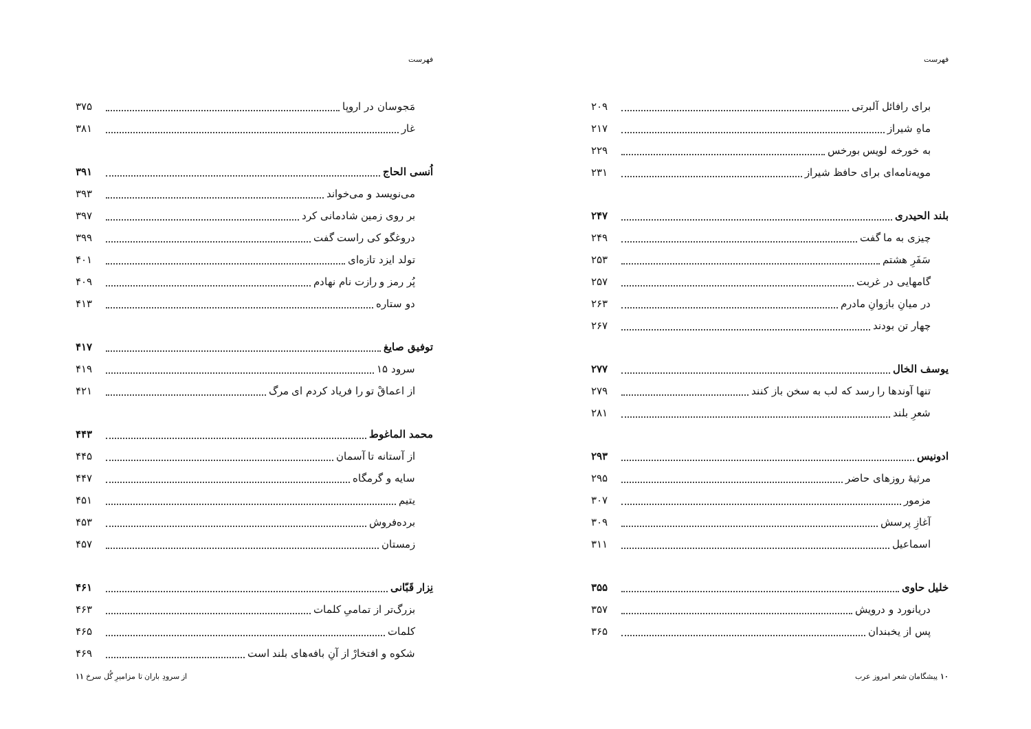فهرست
برای رافائل آلبرتی ۲۰۹
ماهِ شیراز ۲۱۷
به خورخه لویس بورخس ۲۲۹
مویه‌نامه‌ای برای حافظ شیراز ۲۳۱
بلند الحیدری ۲۴۷
چیزی به ما گفت ۲۴۹
سَفَرِ هشتم ۲۵۳
گامهایی در غربت ۲۵۷
در میانِ بازوانِ مادرم ۲۶۳
چهار تن بودند ۲۶۷
یوسف الخال ۲۷۷
تنها آوندها را رسد که لب به سخن باز کنند ۲۷۹
شعرِ بلند ۲۸۱
ادونیس ۲۹۳
مرثیهٔ روزهای حاضر ۲۹۵
مزمور ۳۰۷
آغازِ پرسش ۳۰۹
اسماعیل ۳۱۱
خلیل حاوی ۳۵۵
دریانورد و درویش ۳۵۷
پس از یخبندان ۳۶۵
۱۰ پیشگامان شعر امروز عرب
فهرست
مَجوسان در اروپا ۳۷۵
غار ۳۸۱
اُنسی الحاج ۳۹۱
می‌نویسد و می‌خواند ۳۹۳
بر روی زمین شادمانی کرد ۳۹۷
دروغگو کی راست گفت ۳۹۹
تولد ایزد تازه‌ای ۴۰۱
پُر رمز و رازت نام نهادم ۴۰۹
دو ستاره ۴۱۳
توفیق صایغ ۴۱۷
سرود ۱۵ ۴۱۹
از اعماقْ تو را فریاد کردم ای مرگ ۴۲۱
محمد الماغوط ۴۴۳
از آستانه تا آسمان ۴۴۵
سایه و گرمگاه ۴۴۷
یتیم ۴۵۱
برده‌فروش ۴۵۳
زمستان ۴۵۷
نِزار قَبّانی ۴۶۱
بزرگ‌تر از تمامیِ کلمات ۴۶۳
کلمات ۴۶۵
شکوه و افتخارْ از آنِ بافه‌های بلند است ۴۶۹
از سرودِ باران تا مزامیرِ گُل سرخ ۱۱